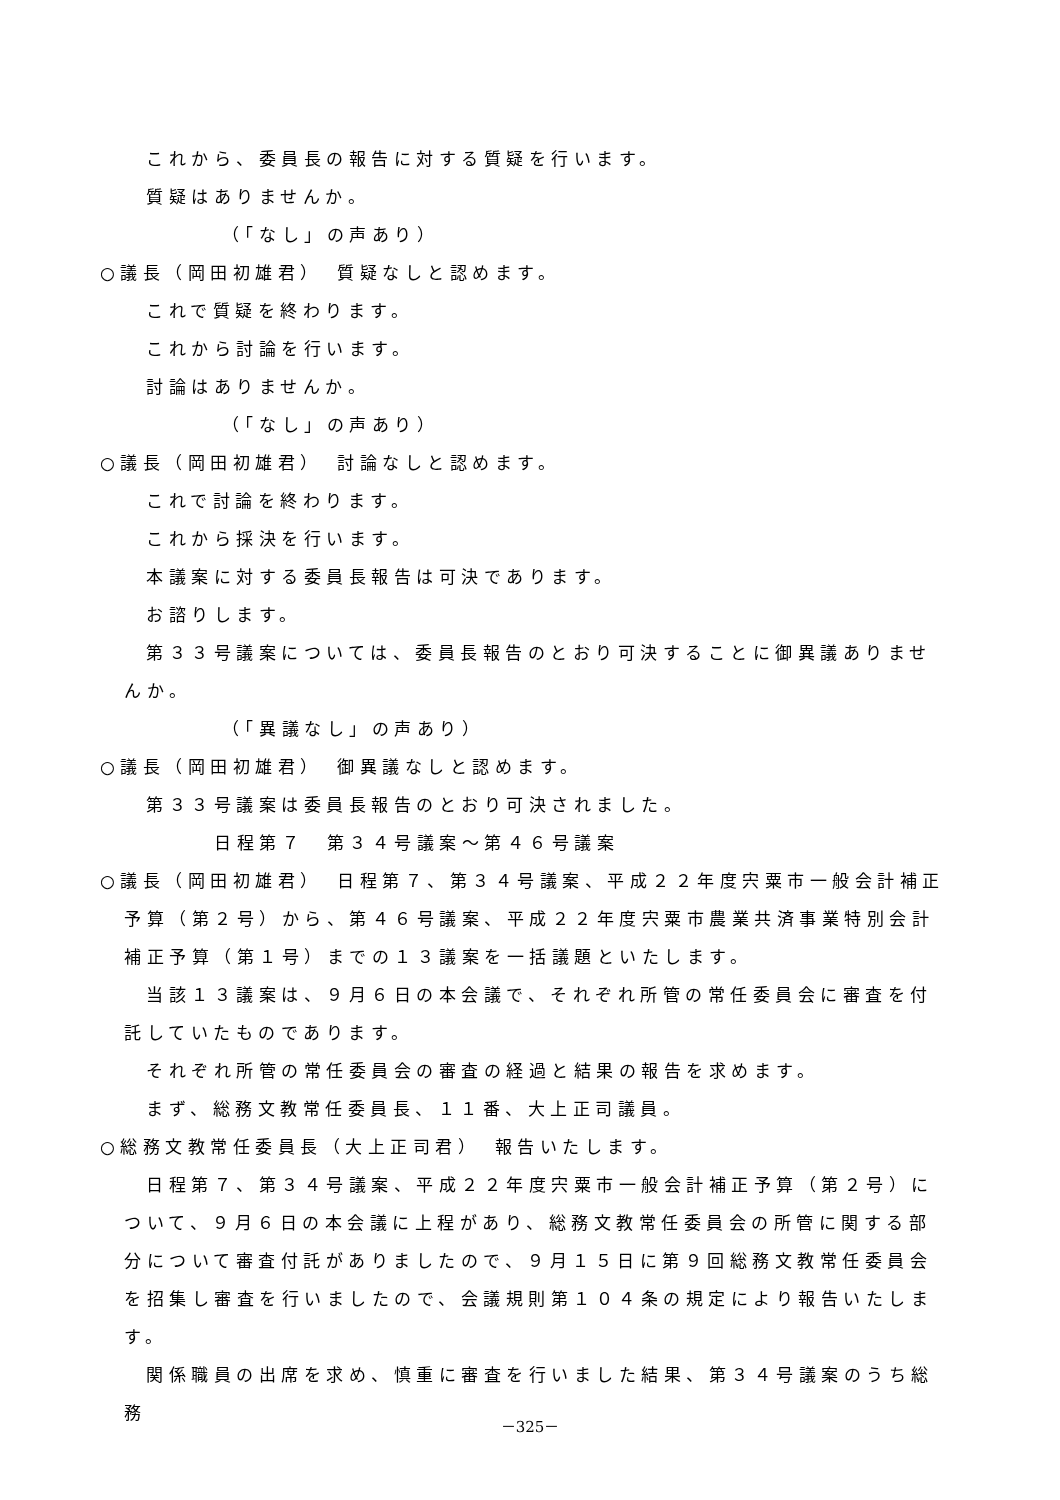これから、委員長の報告に対する質疑を行います。
質疑はありませんか。
（「なし」の声あり）
○議長（岡田初雄君）　質疑なしと認めます。
これで質疑を終わります。
これから討論を行います。
討論はありませんか。
（「なし」の声あり）
○議長（岡田初雄君）　討論なしと認めます。
これで討論を終わります。
これから採決を行います。
本議案に対する委員長報告は可決であります。
お諮りします。
第３３号議案については、委員長報告のとおり可決することに御異議ありませんか。
（「異議なし」の声あり）
○議長（岡田初雄君）　御異議なしと認めます。
第３３号議案は委員長報告のとおり可決されました。
日程第７　第３４号議案～第４６号議案
○議長（岡田初雄君）　日程第７、第３４号議案、平成２２年度宍粟市一般会計補正予算（第２号）から、第４６号議案、平成２２年度宍粟市農業共済事業特別会計補正予算（第１号）までの１３議案を一括議題といたします。
当該１３議案は、９月６日の本会議で、それぞれ所管の常任委員会に審査を付託していたものであります。
それぞれ所管の常任委員会の審査の経過と結果の報告を求めます。
まず、総務文教常任委員長、１１番、大上正司議員。
○総務文教常任委員長（大上正司君）　報告いたします。
日程第７、第３４号議案、平成２２年度宍粟市一般会計補正予算（第２号）について、９月６日の本会議に上程があり、総務文教常任委員会の所管に関する部分について審査付託がありましたので、９月１５日に第９回総務文教常任委員会を招集し審査を行いましたので、会議規則第１０４条の規定により報告いたします。
関係職員の出席を求め、慎重に審査を行いました結果、第３４号議案のうち総務
－325－